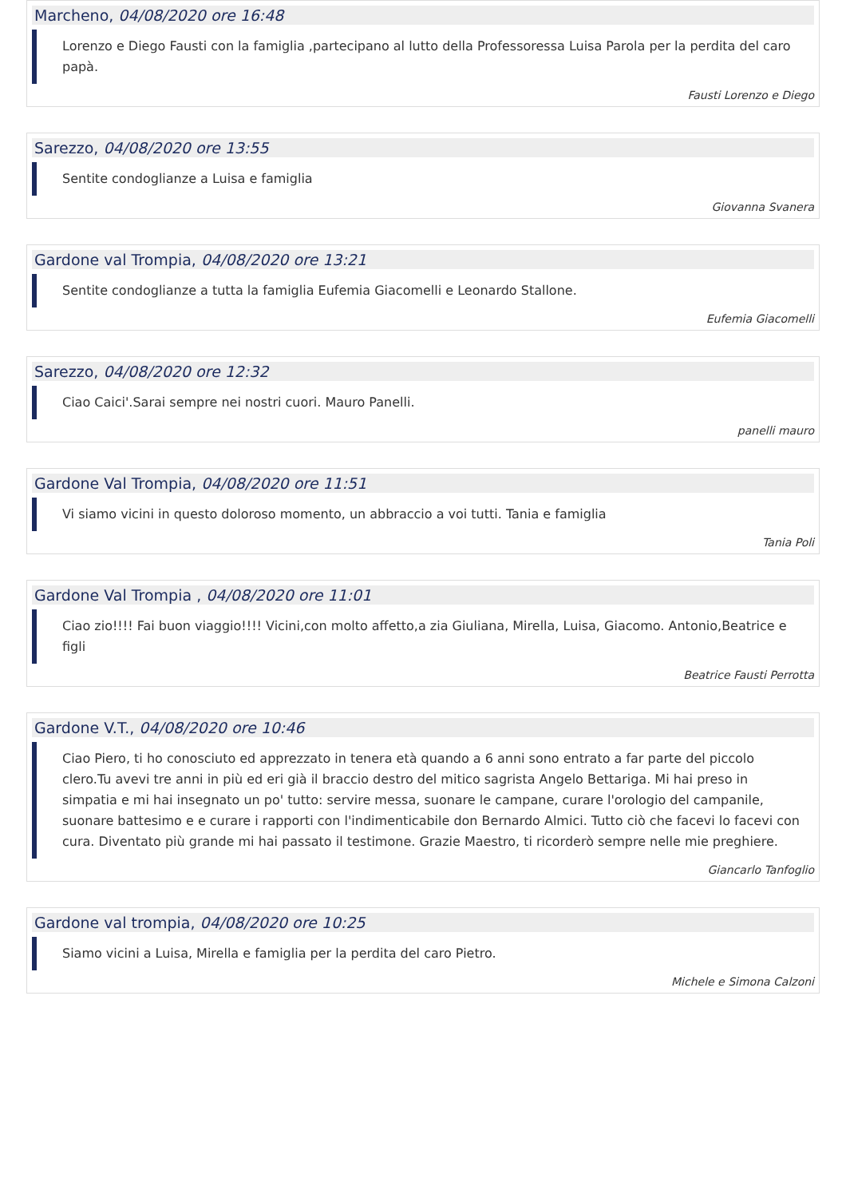Marcheno, 04/08/2020 ore 16:48
Lorenzo e Diego Fausti con la famiglia ,partecipano al lutto della Professoressa Luisa Parola per la perdita del caro papà.
Fausti Lorenzo e Diego
Sarezzo, 04/08/2020 ore 13:55
Sentite condoglianze a Luisa e famiglia
Giovanna Svanera
Gardone val Trompia, 04/08/2020 ore 13:21
Sentite condoglianze a tutta la famiglia Eufemia Giacomelli e Leonardo Stallone.
Eufemia Giacomelli
Sarezzo, 04/08/2020 ore 12:32
Ciao Caici'.Sarai sempre nei nostri cuori. Mauro Panelli.
panelli mauro
Gardone Val Trompia, 04/08/2020 ore 11:51
Vi siamo vicini in questo doloroso momento, un abbraccio a voi tutti. Tania e famiglia
Tania Poli
Gardone Val Trompia , 04/08/2020 ore 11:01
Ciao zio!!!! Fai buon viaggio!!!! Vicini,con molto affetto,a zia Giuliana, Mirella, Luisa, Giacomo. Antonio,Beatrice e figli
Beatrice Fausti Perrotta
Gardone V.T., 04/08/2020 ore 10:46
Ciao Piero, ti ho conosciuto ed apprezzato in tenera età quando a 6 anni sono entrato a far parte del piccolo clero.Tu avevi tre anni in più ed eri già il braccio destro del mitico sagrista Angelo Bettariga. Mi hai preso in simpatia e mi hai insegnato un po' tutto: servire messa, suonare le campane, curare l'orologio del campanile, suonare battesimo e e curare i rapporti con l'indimenticabile don Bernardo Almici. Tutto ciò che facevi lo facevi con cura. Diventato più grande mi hai passato il testimone. Grazie Maestro, ti ricorderò sempre nelle mie preghiere.
Giancarlo Tanfoglio
Gardone val trompia, 04/08/2020 ore 10:25
Siamo vicini a Luisa, Mirella e famiglia per la perdita del caro Pietro.
Michele e Simona Calzoni